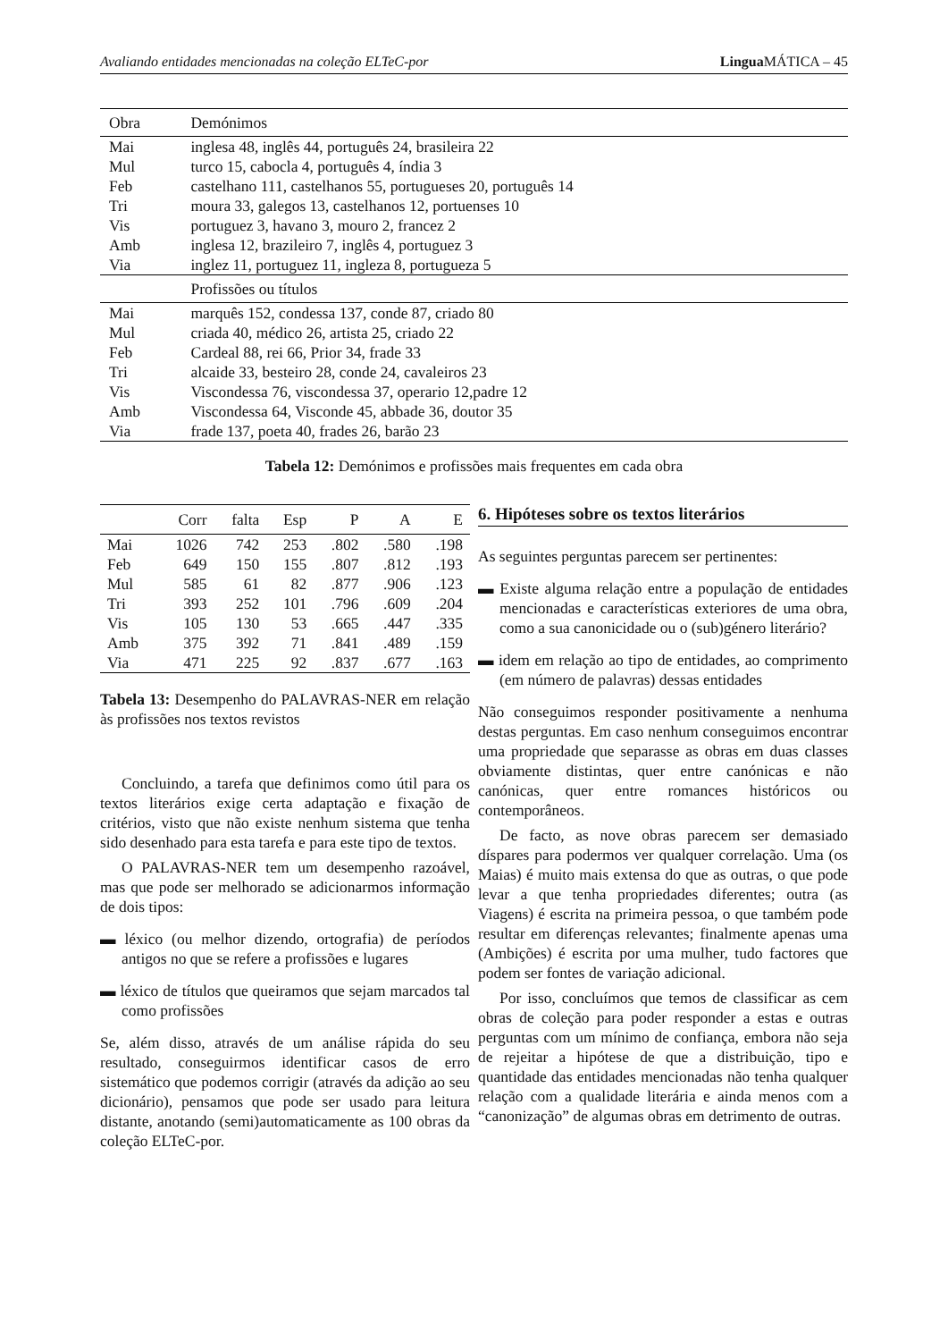Avaliando entidades mencionadas na coleção ELTeC-por Lingua MÁTICA – 45
| Obra | Demónimos |
| --- | --- |
| Mai | inglesa 48, inglês 44, português 24, brasileira 22 |
| Mul | turco 15, cabocla 4, português 4, índia 3 |
| Feb | castelhano 111, castelhanos 55, portugueses 20, português 14 |
| Tri | moura 33, galegos 13, castelhanos 12, portuenses 10 |
| Vis | portuguez 3, havano 3, mouro 2, francez 2 |
| Amb | inglesa 12, brazileiro 7, inglês 4, portuguez 3 |
| Via | inglez 11, portuguez 11, ingleza 8, portugueza 5 |
| | Profissões ou títulos |
| Mai | marquês 152, condessa 137, conde 87, criado 80 |
| Mul | criada 40, médico 26, artista 25, criado 22 |
| Feb | Cardeal 88, rei 66, Prior 34, frade 33 |
| Tri | alcaide 33, besteiro 28, conde 24, cavaleiros 23 |
| Vis | Viscondessa 76, viscondessa 37, operario 12,padre 12 |
| Amb | Viscondessa 64, Visconde 45, abbade 36, doutor 35 |
| Via | frade 137, poeta 40, frades 26, barão 23 |
Tabela 12: Demónimos e profissões mais frequentes em cada obra
| | Corr | falta | Esp | P | A | E |
| --- | --- | --- | --- | --- | --- | --- |
| Mai | 1026 | 742 | 253 | .802 | .580 | .198 |
| Feb | 649 | 150 | 155 | .807 | .812 | .193 |
| Mul | 585 | 61 | 82 | .877 | .906 | .123 |
| Tri | 393 | 252 | 101 | .796 | .609 | .204 |
| Vis | 105 | 130 | 53 | .665 | .447 | .335 |
| Amb | 375 | 392 | 71 | .841 | .489 | .159 |
| Via | 471 | 225 | 92 | .837 | .677 | .163 |
Tabela 13: Desempenho do PALAVRAS-NER em relação às profissões nos textos revistos
Concluindo, a tarefa que definimos como útil para os textos literários exige certa adaptação e fixação de critérios, visto que não existe nenhum sistema que tenha sido desenhado para esta tarefa e para este tipo de textos.
O PALAVRAS-NER tem um desempenho razoável, mas que pode ser melhorado se adicionarmos informação de dois tipos:
▬ léxico (ou melhor dizendo, ortografia) de períodos antigos no que se refere a profissões e lugares
▬ léxico de títulos que queiramos que sejam marcados tal como profissões
Se, além disso, através de um análise rápida do seu resultado, conseguirmos identificar casos de erro sistemático que podemos corrigir (através da adição ao seu dicionário), pensamos que pode ser usado para leitura distante, anotando (semi)automaticamente as 100 obras da coleção ELTeC-por.
6. Hipóteses sobre os textos literários
As seguintes perguntas parecem ser pertinentes:
▬ Existe alguma relação entre a população de entidades mencionadas e características exteriores de uma obra, como a sua canonicidade ou o (sub)género literário?
▬ idem em relação ao tipo de entidades, ao comprimento (em número de palavras) dessas entidades
Não conseguimos responder positivamente a nenhuma destas perguntas. Em caso nenhum conseguimos encontrar uma propriedade que separasse as obras em duas classes obviamente distintas, quer entre canónicas e não canónicas, quer entre romances históricos ou contemporâneos.
De facto, as nove obras parecem ser demasiado díspares para podermos ver qualquer correlação. Uma (os Maias) é muito mais extensa do que as outras, o que pode levar a que tenha propriedades diferentes; outra (as Viagens) é escrita na primeira pessoa, o que também pode resultar em diferenças relevantes; finalmente apenas uma (Ambições) é escrita por uma mulher, tudo factores que podem ser fontes de variação adicional.
Por isso, concluímos que temos de classificar as cem obras de coleção para poder responder a estas e outras perguntas com um mínimo de confiança, embora não seja de rejeitar a hipótese de que a distribuição, tipo e quantidade das entidades mencionadas não tenha qualquer relação com a qualidade literária e ainda menos com a “canonização” de algumas obras em detrimento de outras.